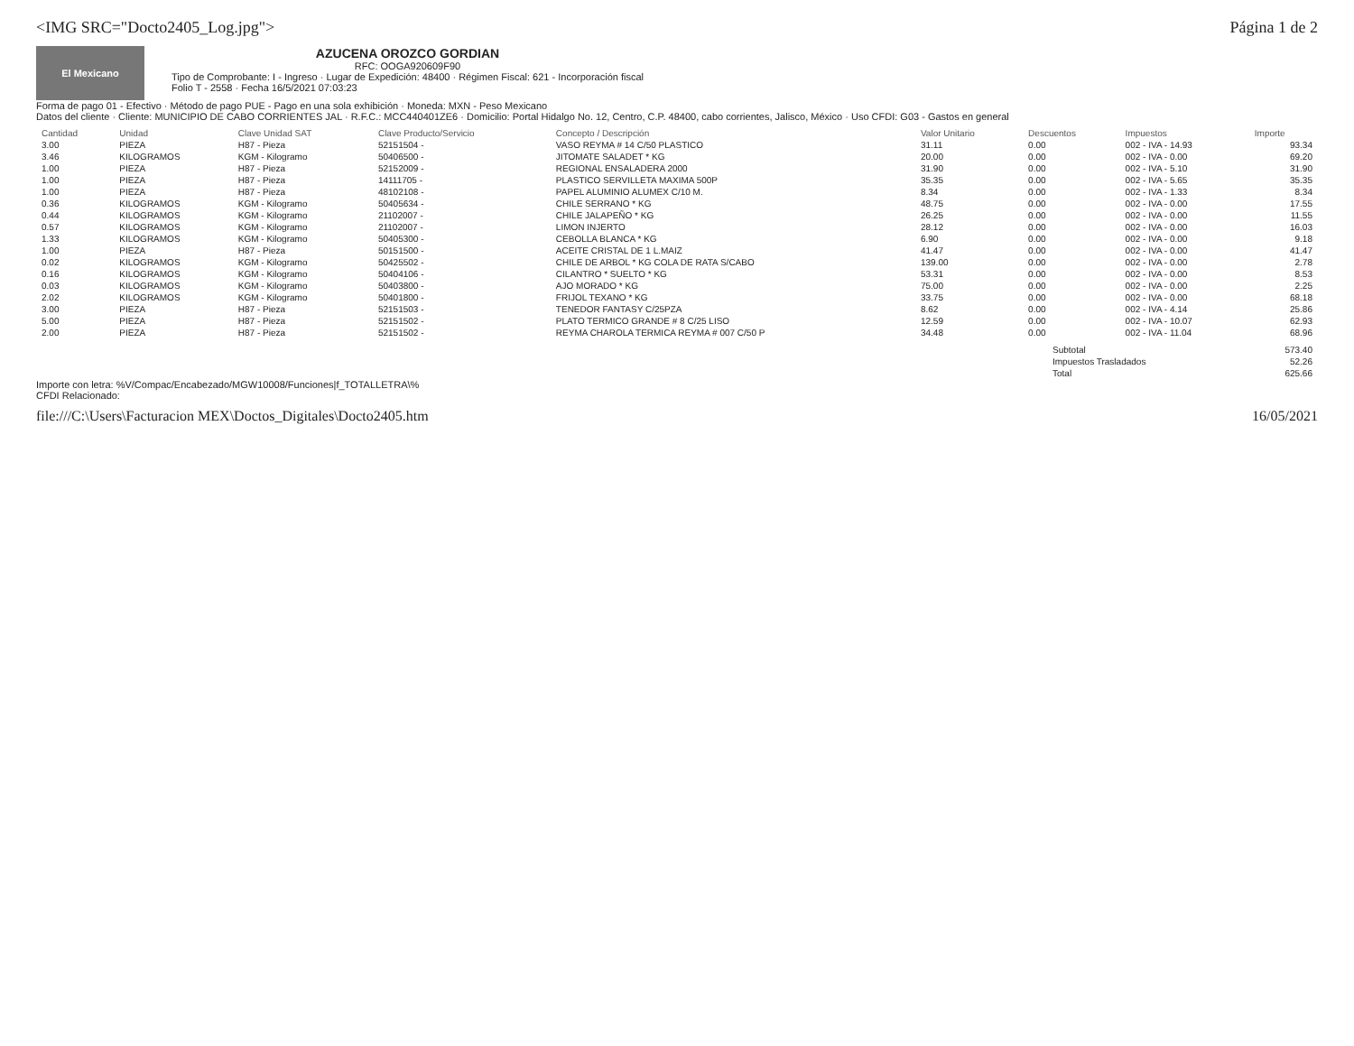<IMG SRC="Docto2405_Log.jpg"> Página 1 de 2
El Mexicano
AZUCENA OROZCO GORDIAN
RFC: OOGA920609F90
Tipo de Comprobante: I - Ingreso · Lugar de Expedición: 48400 · Régimen Fiscal: 621 - Incorporación fiscal
Folio T - 2558 · Fecha 16/5/2021 07:03:23
Forma de pago 01 - Efectivo · Método de pago PUE - Pago en una sola exhibición · Moneda: MXN - Peso Mexicano
Datos del cliente · Cliente: MUNICIPIO DE CABO CORRIENTES JAL · R.F.C.: MCC440401ZE6 · Domicilio: Portal Hidalgo No. 12, Centro, C.P. 48400, cabo corrientes, Jalisco, México · Uso CFDI: G03 - Gastos en general
| Cantidad | Unidad | Clave Unidad SAT | Clave Producto/Servicio | Concepto / Descripción | Valor Unitario | Descuentos | Impuestos | Importe |
| --- | --- | --- | --- | --- | --- | --- | --- | --- |
| 3.00 | PIEZA | H87 - Pieza | 52151504 - | VASO REYMA # 14 C/50 PLASTICO | 31.11 | 0.00 | 002 - IVA - 14.93 | 93.34 |
| 3.46 | KILOGRAMOS | KGM - Kilogramo | 50406500 - | JITOMATE SALADET * KG | 20.00 | 0.00 | 002 - IVA - 0.00 | 69.20 |
| 1.00 | PIEZA | H87 - Pieza | 52152009 - | REGIONAL ENSALADERA 2000 | 31.90 | 0.00 | 002 - IVA - 5.10 | 31.90 |
| 1.00 | PIEZA | H87 - Pieza | 14111705 - | PLASTICO SERVILLETA MAXIMA 500P | 35.35 | 0.00 | 002 - IVA - 5.65 | 35.35 |
| 1.00 | PIEZA | H87 - Pieza | 48102108 - | PAPEL ALUMINIO ALUMEX C/10 M. | 8.34 | 0.00 | 002 - IVA - 1.33 | 8.34 |
| 0.36 | KILOGRAMOS | KGM - Kilogramo | 50405634 - | CHILE SERRANO * KG | 48.75 | 0.00 | 002 - IVA - 0.00 | 17.55 |
| 0.44 | KILOGRAMOS | KGM - Kilogramo | 21102007 - | CHILE JALAPEÑO * KG | 26.25 | 0.00 | 002 - IVA - 0.00 | 11.55 |
| 0.57 | KILOGRAMOS | KGM - Kilogramo | 21102007 - | LIMON INJERTO | 28.12 | 0.00 | 002 - IVA - 0.00 | 16.03 |
| 1.33 | KILOGRAMOS | KGM - Kilogramo | 50405300 - | CEBOLLA BLANCA * KG | 6.90 | 0.00 | 002 - IVA - 0.00 | 9.18 |
| 1.00 | PIEZA | H87 - Pieza | 50151500 - | ACEITE CRISTAL DE 1 L.MAIZ | 41.47 | 0.00 | 002 - IVA - 0.00 | 41.47 |
| 0.02 | KILOGRAMOS | KGM - Kilogramo | 50425502 - | CHILE DE ARBOL * KG COLA DE RATA S/CABO | 139.00 | 0.00 | 002 - IVA - 0.00 | 2.78 |
| 0.16 | KILOGRAMOS | KGM - Kilogramo | 50404106 - | CILANTRO * SUELTO * KG | 53.31 | 0.00 | 002 - IVA - 0.00 | 8.53 |
| 0.03 | KILOGRAMOS | KGM - Kilogramo | 50403800 - | AJO MORADO * KG | 75.00 | 0.00 | 002 - IVA - 0.00 | 2.25 |
| 2.02 | KILOGRAMOS | KGM - Kilogramo | 50401800 - | FRIJOL TEXANO * KG | 33.75 | 0.00 | 002 - IVA - 0.00 | 68.18 |
| 3.00 | PIEZA | H87 - Pieza | 52151503 - | TENEDOR FANTASY C/25PZA | 8.62 | 0.00 | 002 - IVA - 4.14 | 25.86 |
| 5.00 | PIEZA | H87 - Pieza | 52151502 - | PLATO TERMICO GRANDE # 8 C/25 LISO | 12.59 | 0.00 | 002 - IVA - 10.07 | 62.93 |
| 2.00 | PIEZA | H87 - Pieza | 52151502 - | REYMA CHAROLA TERMICA REYMA # 007 C/50 P | 34.48 | 0.00 | 002 - IVA - 11.04 | 68.96 |
| Subtotal | 573.40 |
| Impuestos Trasladados | 52.26 |
| Total | 625.66 |
Importe con letra: %V/Compac/Encabezado/MGW10008/Funciones|f_TOTALLETRA\%
CFDI Relacionado:
file:///C:\Users\Facturacion MEX\Doctos_Digitales\Docto2405.htm 16/05/2021